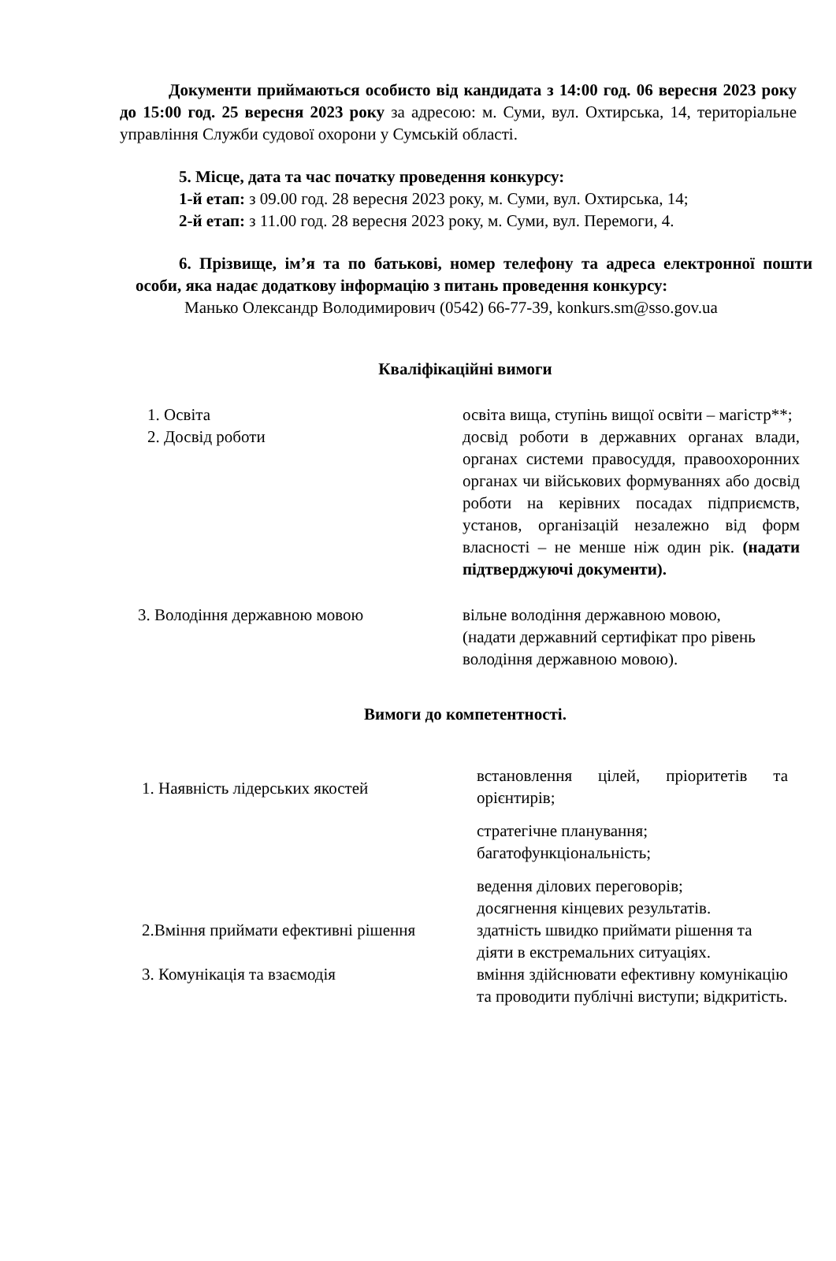Документи приймаються особисто від кандидата з 14:00 год. 06 вересня 2023 року до 15:00 год. 25 вересня 2023 року за адресою: м. Суми, вул. Охтирська, 14, територіальне управління Служби судової охорони у Сумській області.
5. Місце, дата та час початку проведення конкурсу:
1-й етап: з 09.00 год. 28 вересня 2023 року, м. Суми, вул. Охтирська, 14;
2-й етап: з 11.00 год. 28 вересня 2023 року, м. Суми, вул. Перемоги, 4.
6. Прізвище, ім’я та по батькові, номер телефону та адреса електронної пошти особи, яка надає додаткову інформацію з питань проведення конкурсу:
Манько Олександр Володимирович (0542) 66-77-39, konkurs.sm@sso.gov.ua
Кваліфікаційні вимоги
| 1. Освіта | освіта вища, ступінь вищої освіти – магістр**; |
| 2. Досвід роботи | досвід роботи в державних органах влади, органах системи правосуддя, правоохоронних органах чи військових формуваннях або досвід роботи на керівних посадах підприємств, установ, організацій незалежно від форм власності – не менше ніж один рік. (надати підтверджуючі документи). |
| 3. Володіння державною мовою | вільне володіння державною мовою, (надати державний сертифікат про рівень володіння державною мовою). |
Вимоги до компетентності.
| 1. Наявність лідерських якостей | встановлення цілей, пріоритетів та орієнтирів; стратегічне планування; багатофункціональність; ведення ділових переговорів; досягнення кінцевих результатів. |
| 2.Вміння приймати ефективні рішення | здатність швидко приймати рішення та діяти в екстремальних ситуаціях. |
| 3. Комунікація та взаємодія | вміння здійснювати ефективну комунікацію та проводити публічні виступи; відкритість. |